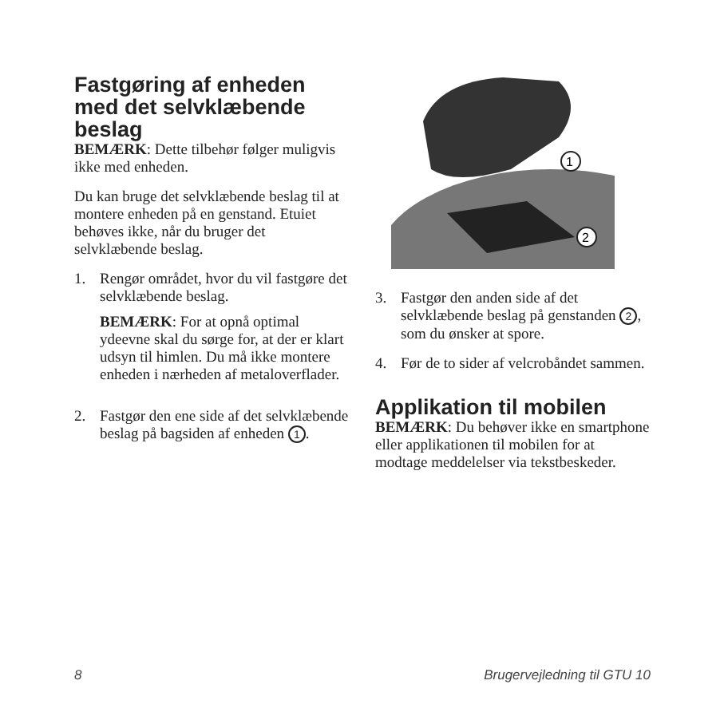Fastgøring af enheden med det selvklæbende beslag
BEMÆRK: Dette tilbehør følger muligvis ikke med enheden.
Du kan bruge det selvklæbende beslag til at montere enheden på en genstand. Etuiet behøves ikke, når du bruger det selvklæbende beslag.
1. Rengør området, hvor du vil fastgøre det selvklæbende beslag.
BEMÆRK: For at opnå optimal ydeevne skal du sørge for, at der er klart udsyn til himlen. Du må ikke montere enheden i nærheden af metaloverflader.
2. Fastgør den ene side af det selvklæbende beslag på bagsiden af enheden 1.
1
2
3. Fastgør den anden side af det selvklæbende beslag på genstanden 2, som du ønsker at spore.
4. Før de to sider af velcrobåndet sammen.
Applikation til mobilen
BEMÆRK: Du behøver ikke en smartphone eller applikationen til mobilen for at modtage meddelelser via tekstbeskeder.
8 Brugervejledning til GTU 10